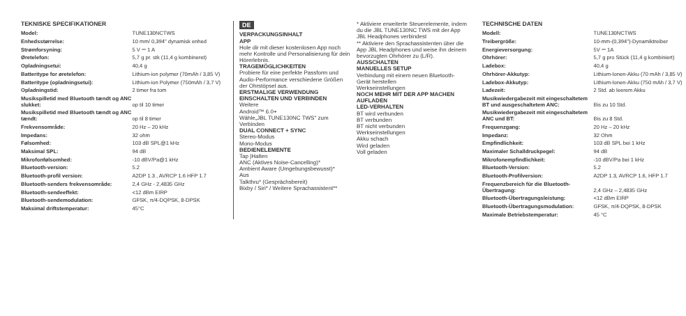TEKNISKE SPECIFIKATIONER
| Model: | TUNE130NCTWS |
| Enhedsstørrelse: | 10 mm/ 0,394" dynamisk enhed |
| Strømforsyning: | 5 V ⎓ 1 A |
| Øretelefon: | 5,7 g pr. stk (11,4 g kombineret) |
| Opladningsetui: | 40,4 g |
| Batteritype for øretelefon: | Lithium-ion polymer (70mAh / 3,85 V) |
| Batteritype (opladningsetui): | Lithium-ion Polymer (750mAh / 3,7 V) |
| Opladningstid: | 2 timer fra tom |
| Musikspilletid med Bluetooth tændt og ANC slukket: | op til 10 timer |
| Musikspilletid med Bluetooth tændt og ANC tændt: | op til 8 timer |
| Frekvensområde: | 20 Hz – 20 kHz |
| Impedans: | 32 ohm |
| Følsomhed: | 103 dB SPL@1 kHz |
| Maksimal SPL: | 94 dB |
| Mikrofonfølsomhed: | -10 dBV/Pa@1 kHz |
| Bluetooth-version: | 5.2 |
| Bluetooth-profil version: | A2DP 1.3 , AVRCP 1.6 HFP 1.7 |
| Bluetooth-senders frekvensområde: | 2,4 GHz - 2,4835 GHz |
| Bluetooth-sendeeffekt: | <12 dBm EIRP |
| Bluetooth-sendemodulation: | GFSK, π/4-DQPSK, 8-DPSK |
| Maksimal driftstemperatur: | 45°C |
DE
VERPACKUNGSINHALT
APP
Hole dir mit dieser kostenlosen App noch mehr Kontrolle und Personalisierung für dein Hörerlebnis.
TRAGEMÖGLICHKEITEN
Probiere für eine perfekte Passform und Audio-Performance verschiedene Größen der Ohrstöpsel aus.
ERSTMALIGE VERWENDUNG
EINSCHALTEN UND VERBINDEN
Weitere
Android™ 6.0+
Wähle„JBL TUNE130NC TWS" zum Verbinden
DUAL CONNECT + SYNC
Stereo-Modus
Mono-Modus
BEDIENELEMENTE
Tap |Halten
ANC (Aktives Noise-Cancelling)*
Ambient Aware (Umgebungsbewusst)*
Aus
Talkthru* (Gesprächsbereit)
Bixby / Siri* / Weitere Sprachassistent**
* Aktiviere erweiterte Steuerelemente, indem du die JBL TUNE130NC TWS mit der App JBL Headphones verbindest
** Aktiviere den Sprachassistenten über die App JBL Headphones und weise ihn deinem bevorzugten Ohrhörer zu (L/R).
AUSSCHALTEN
MANUELLES SETUP
Verbindung mit einem neuen Bluetooth-Gerät herstellen
Werkseinstellungen
NOCH MEHR MIT DER APP MACHEN
AUFLADEN
LED-VERHALTEN
BT wird verbunden
BT verbunden
BT nicht verbunden
Werkseinstellungen
Akku schach
Wird geladen
Voll geladen
TECHNISCHE DATEN
| Modell: | TUNE130NCTWS |
| Treibergröße: | 10-mm-(0,394")-Dynamiktreiber |
| Energieversorgung: | 5V ⎓ 1A |
| Ohrhörer: | 5,7 g pro Stück (11,4 g kombiniert) |
| Ladebox: | 40,4 g |
| Ohrhörer-Akkutyp: | Lithium-Ionen-Akku (70 mAh / 3,85 V) |
| Ladebox-Akkutyp: | Lithium-Ionen-Akku (750 mAh / 3,7 V) |
| Ladezeit: | 2 Std. ab leerem Akku |
| Musikwiedergabezeit mit eingeschaltetem BT und ausgeschaltetem ANC: | Bis zu 10 Std. |
| Musikwiedergabezeit mit eingeschaltetem ANC und BT: | Bis zu 8 Std. |
| Frequenzgang: | 20 Hz – 20 kHz |
| Impedanz: | 32 Ohm |
| Empfindlichkeit: | 103 dB SPL bei 1 kHz |
| Maximaler Schalldruckpegel: | 94 dB |
| Mikrofonempfindlichkeit: | -10 dBV/Pa bei 1 kHz |
| Bluetooth-Version: | 5.2 |
| Bluetooth-Profilversion: | A2DP 1.3, AVRCP 1.6, HFP 1.7 |
| Frequenzbereich für die Bluetooth-Übertragung: | 2,4 GHz – 2,4835 GHz |
| Bluetooth-Übertragungsleistung: | <12 dBm EIRP |
| Bluetooth-Übertragungsmodulation: | GFSK, π/4-DQPSK, 8-DPSK |
| Maximale Betriebstemperatur: | 45 °C |